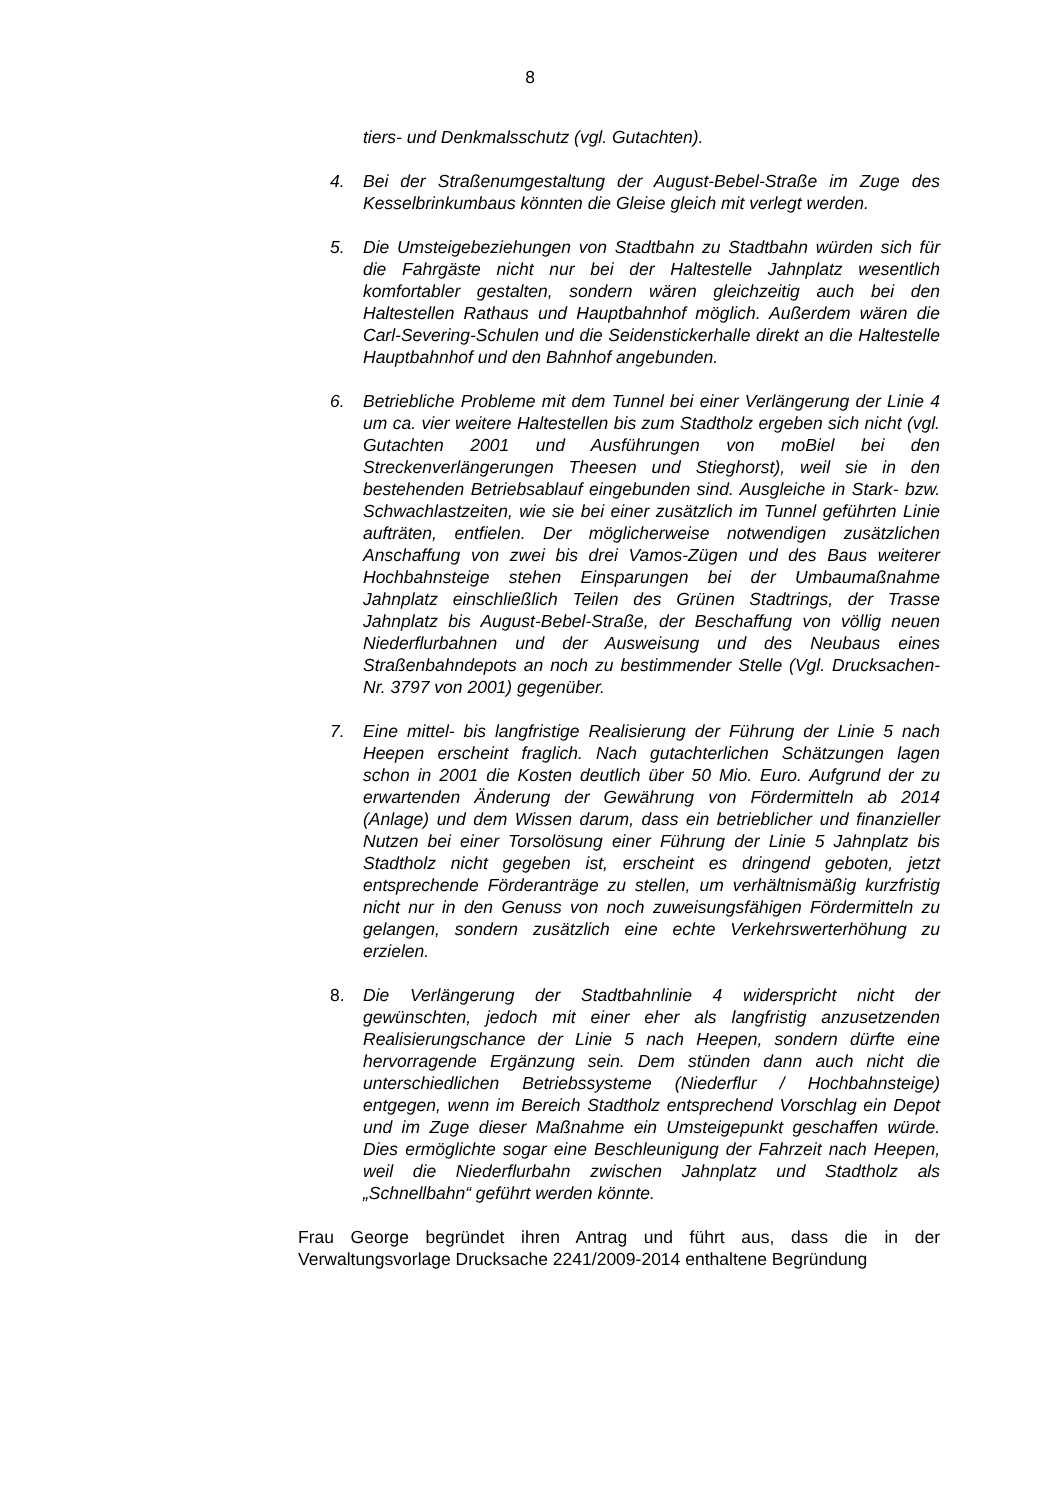8
tiers- und Denkmalsschutz (vgl. Gutachten).
4. Bei der Straßenumgestaltung der August-Bebel-Straße im Zuge des Kesselbrinkumbaus könnten die Gleise gleich mit verlegt werden.
5. Die Umsteigebeziehungen von Stadtbahn zu Stadtbahn würden sich für die Fahrgäste nicht nur bei der Haltestelle Jahnplatz wesentlich komfortabler gestalten, sondern wären gleichzeitig auch bei den Haltestellen Rathaus und Hauptbahnhof möglich. Außerdem wären die Carl-Severing-Schulen und die Seidenstickerhalle direkt an die Haltestelle Hauptbahnhof und den Bahnhof angebunden.
6. Betriebliche Probleme mit dem Tunnel bei einer Verlängerung der Linie 4 um ca. vier weitere Haltestellen bis zum Stadtholz ergeben sich nicht (vgl. Gutachten 2001 und Ausführungen von moBiel bei den Streckenverlängerungen Theesen und Stieghorst), weil sie in den bestehenden Betriebsablauf eingebunden sind. Ausgleiche in Stark- bzw. Schwachlastzeiten, wie sie bei einer zusätzlich im Tunnel geführten Linie aufträten, entfielen. Der möglicherweise notwendigen zusätzlichen Anschaffung von zwei bis drei Vamos-Zügen und des Baus weiterer Hochbahnsteige stehen Einsparungen bei der Umbaumaßnahme Jahnplatz einschließlich Teilen des Grünen Stadtrings, der Trasse Jahnplatz bis August-Bebel-Straße, der Beschaffung von völlig neuen Niederflurbahnen und der Ausweisung und des Neubaus eines Straßenbahndepots an noch zu bestimmender Stelle (Vgl. Drucksachen-Nr. 3797 von 2001) gegenüber.
7. Eine mittel- bis langfristige Realisierung der Führung der Linie 5 nach Heepen erscheint fraglich. Nach gutachterlichen Schätzungen lagen schon in 2001 die Kosten deutlich über 50 Mio. Euro. Aufgrund der zu erwartenden Änderung der Gewährung von Fördermitteln ab 2014 (Anlage) und dem Wissen darum, dass ein betrieblicher und finanzieller Nutzen bei einer Torsolösung einer Führung der Linie 5 Jahnplatz bis Stadtholz nicht gegeben ist, erscheint es dringend geboten, jetzt entsprechende Förderanträge zu stellen, um verhältnismäßig kurzfristig nicht nur in den Genuss von noch zuweisungsfähigen Fördermitteln zu gelangen, sondern zusätzlich eine echte Verkehrswerterhöhung zu erzielen.
8. Die Verlängerung der Stadtbahnlinie 4 widerspricht nicht der gewünschten, jedoch mit einer eher als langfristig anzusetzenden Realisierungschance der Linie 5 nach Heepen, sondern dürfte eine hervorragende Ergänzung sein. Dem stünden dann auch nicht die unterschiedlichen Betriebssysteme (Niederflur / Hochbahnsteige) entgegen, wenn im Bereich Stadtholz entsprechend Vorschlag ein Depot und im Zuge dieser Maßnahme ein Umsteigepunkt geschaffen würde. Dies ermöglichte sogar eine Beschleunigung der Fahrzeit nach Heepen, weil die Niederflurbahn zwischen Jahnplatz und Stadtholz als „Schnellbahn“ geführt werden könnte.
Frau George begründet ihren Antrag und führt aus, dass die in der Verwaltungsvorlage Drucksache 2241/2009-2014 enthaltene Begründung